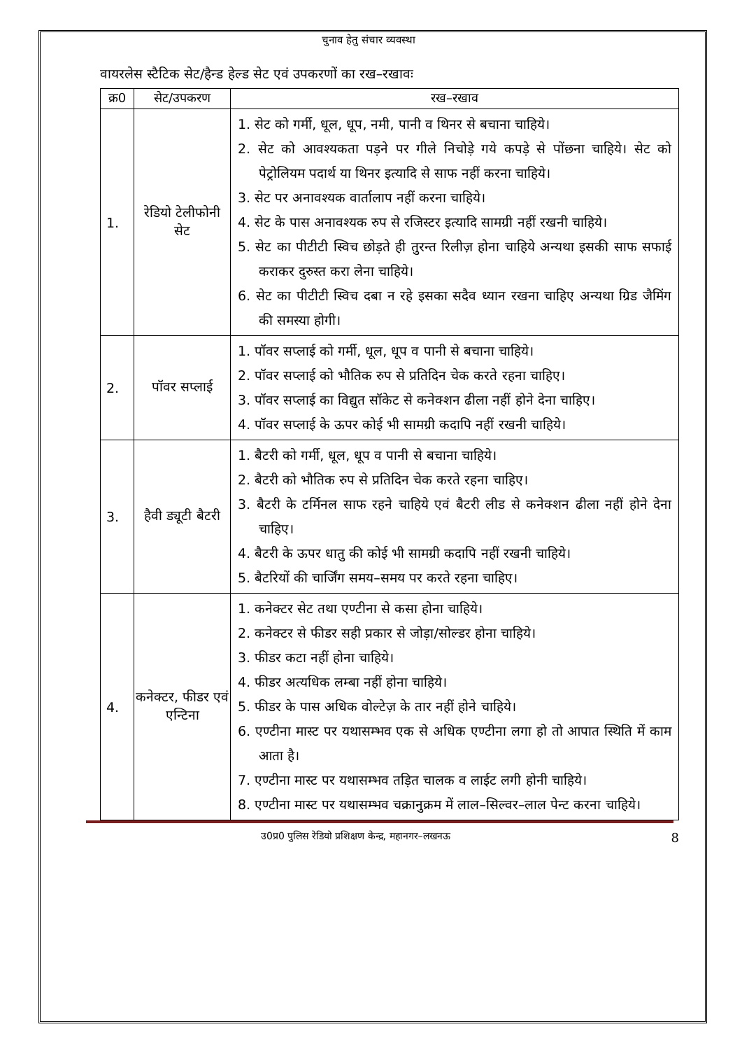चुनाव हेतु संचार व्यवस्था
वायरलेस स्टैटिक सेट/हैन्ड हेल्ड सेट एवं उपकरणों का रख–रखावः
| क्र0 | सेट/उपकरण | रख–रखाव |
| --- | --- | --- |
| 1. | रेडियो टेलीफोनी सेट | 1. सेट को गर्मी, धूल, धूप, नमी, पानी व थिनर से बचाना चाहिये। 2. सेट को आवश्यकता पड़ने पर गीले निचोड़े गये कपड़े से पोंछना चाहिये। सेट को पेट्रोलियम पदार्थ या थिनर इत्यादि से साफ नहीं करना चाहिये। 3. सेट पर अनावश्यक वार्तालाप नहीं करना चाहिये। 4. सेट के पास अनावश्यक रुप से रजिस्टर इत्यादि सामग्री नहीं रखनी चाहिये। 5. सेट का पीटीटी स्विच छोड़ते ही तुरन्त रिलीज़ होना चाहिये अन्यथा इसकी साफ सफाई कराकर दुरुस्त करा लेना चाहिये। 6. सेट का पीटीटी स्विच दबा न रहे इसका सदैव ध्यान रखना चाहिए अन्यथा ग्रिड जैमिंग की समस्या होगी। |
| 2. | पॉवर सप्लाई | 1. पॉवर सप्लाई को गर्मी, धूल, धूप व पानी से बचाना चाहिये। 2. पॉवर सप्लाई को भौतिक रुप से प्रतिदिन चेक करते रहना चाहिए। 3. पॉवर सप्लाई का विद्युत सॉकेट से कनेक्शन ढीला नहीं होने देना चाहिए। 4. पॉवर सप्लाई के ऊपर कोई भी सामग्री कदापि नहीं रखनी चाहिये। |
| 3. | हैवी ड्यूटी बैटरी | 1. बैटरी को गर्मी, धूल, धूप व पानी से बचाना चाहिये। 2. बैटरी को भौतिक रुप से प्रतिदिन चेक करते रहना चाहिए। 3. बैटरी के टर्मिनल साफ रहने चाहिये एवं बैटरी लीड से कनेक्शन ढीला नहीं होने देना चाहिए। 4. बैटरी के ऊपर धातु की कोई भी सामग्री कदापि नहीं रखनी चाहिये। 5. बैटरियों की चार्जिंग समय–समय पर करते रहना चाहिए। |
| 4. | कनेक्टर, फीडर एवं एन्टिना | 1. कनेक्टर सेट तथा एण्टीना से कसा होना चाहिये। 2. कनेक्टर से फीडर सही प्रकार से जोड़ा/सोल्डर होना चाहिये। 3. फीडर कटा नहीं होना चाहिये। 4. फीडर अत्यधिक लम्बा नहीं होना चाहिये। 5. फीडर के पास अधिक वोल्टेज़ के तार नहीं होने चाहिये। 6. एण्टीना मास्ट पर यथासम्भव एक से अधिक एण्टीना लगा हो तो आपात स्थिति में काम आता है। 7. एण्टीना मास्ट पर यथासम्भव तड़ित चालक व लाईट लगी होनी चाहिये। 8. एण्टीना मास्ट पर यथासम्भव चक्रानुक्रम में लाल–सिल्वर–लाल पेन्ट करना चाहिये। |
उ0प्र0 पुलिस रेडियो प्रशिक्षण केन्द्र, महानगर–लखनऊ 8